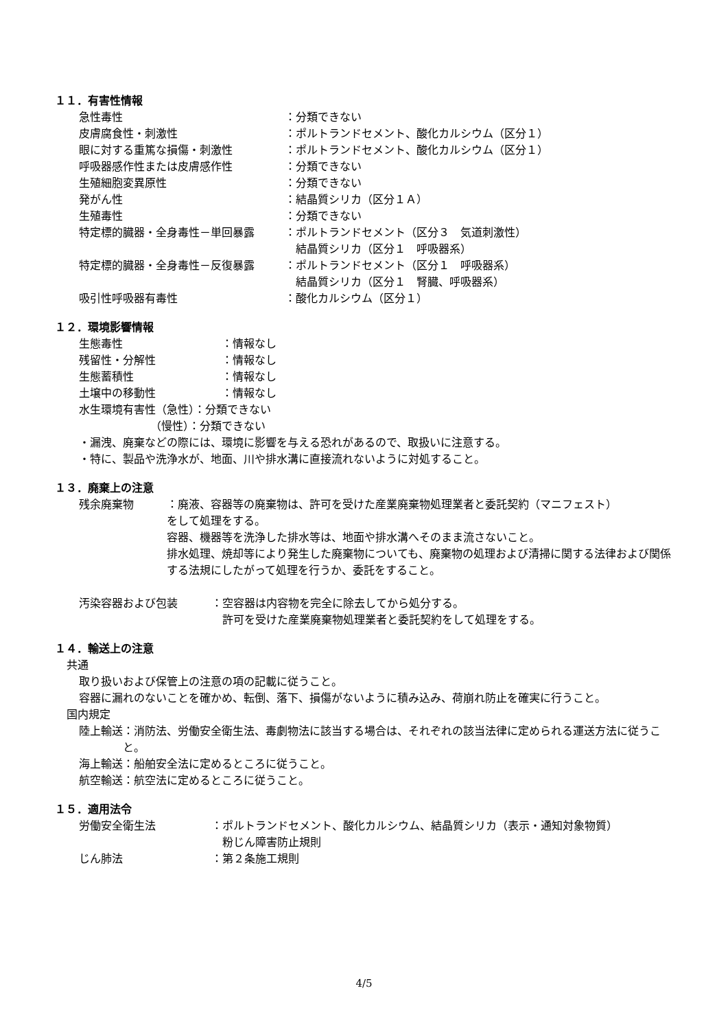１１．有害性情報
急性毒性 ：分類できない
皮膚腐食性・刺激性 ：ポルトランドセメント、酸化カルシウム（区分１）
眼に対する重篤な損傷・刺激性 ：ポルトランドセメント、酸化カルシウム（区分１）
呼吸器感作性または皮膚感作性 ：分類できない
生殖細胞変異原性 ：分類できない
発がん性 ：結晶質シリカ（区分１Ａ）
生殖毒性 ：分類できない
特定標的臓器・全身毒性－単回暴露 ：ポルトランドセメント（区分３　気道刺激性）
　結晶質シリカ（区分１　呼吸器系）
特定標的臓器・全身毒性－反復暴露 ：ポルトランドセメント（区分１　呼吸器系）
　結晶質シリカ（区分１　腎臓、呼吸器系）
吸引性呼吸器有毒性 ：酸化カルシウム（区分１）
１２．環境影響情報
生態毒性 ：情報なし
残留性・分解性 ：情報なし
生態蓄積性 ：情報なし
土壌中の移動性 ：情報なし
水生環境有害性（急性）：分類できない
　　　　　　　（慢性）：分類できない
・漏洩、廃棄などの際には、環境に影響を与える恐れがあるので、取扱いに注意する。
・特に、製品や洗浄水が、地面、川や排水溝に直接流れないように対処すること。
１３．廃棄上の注意
残余廃棄物 ：廃液、容器等の廃棄物は、許可を受けた産業廃棄物処理業者と委託契約（マニフェスト）
をして処理をする。
容器、機器等を洗浄した排水等は、地面や排水溝へそのまま流さないこと。
排水処理、焼却等により発生した廃棄物についても、廃棄物の処理および清掃に関する法律および関係する法規にしたがって処理を行うか、委託をすること。
汚染容器および包装 ：空容器は内容物を完全に除去してから処分する。
　許可を受けた産業廃棄物処理業者と委託契約をして処理をする。
１４．輸送上の注意
共通
取り扱いおよび保管上の注意の項の記載に従うこと。
容器に漏れのないことを確かめ、転倒、落下、損傷がないように積み込み、荷崩れ防止を確実に行うこと。
国内規定
陸上輸送 ：消防法、労働安全衛生法、毒劇物法に該当する場合は、それぞれの該当法律に定められる運送方法に従うこと。
海上輸送 ：船舶安全法に定めるところに従うこと。
航空輸送 ：航空法に定めるところに従うこと。
１５．適用法令
労働安全衛生法 ：ポルトランドセメント、酸化カルシウム、結晶質シリカ（表示・通知対象物質）
　粉じん障害防止規則
じん肺法 ：第２条施工規則
4/5